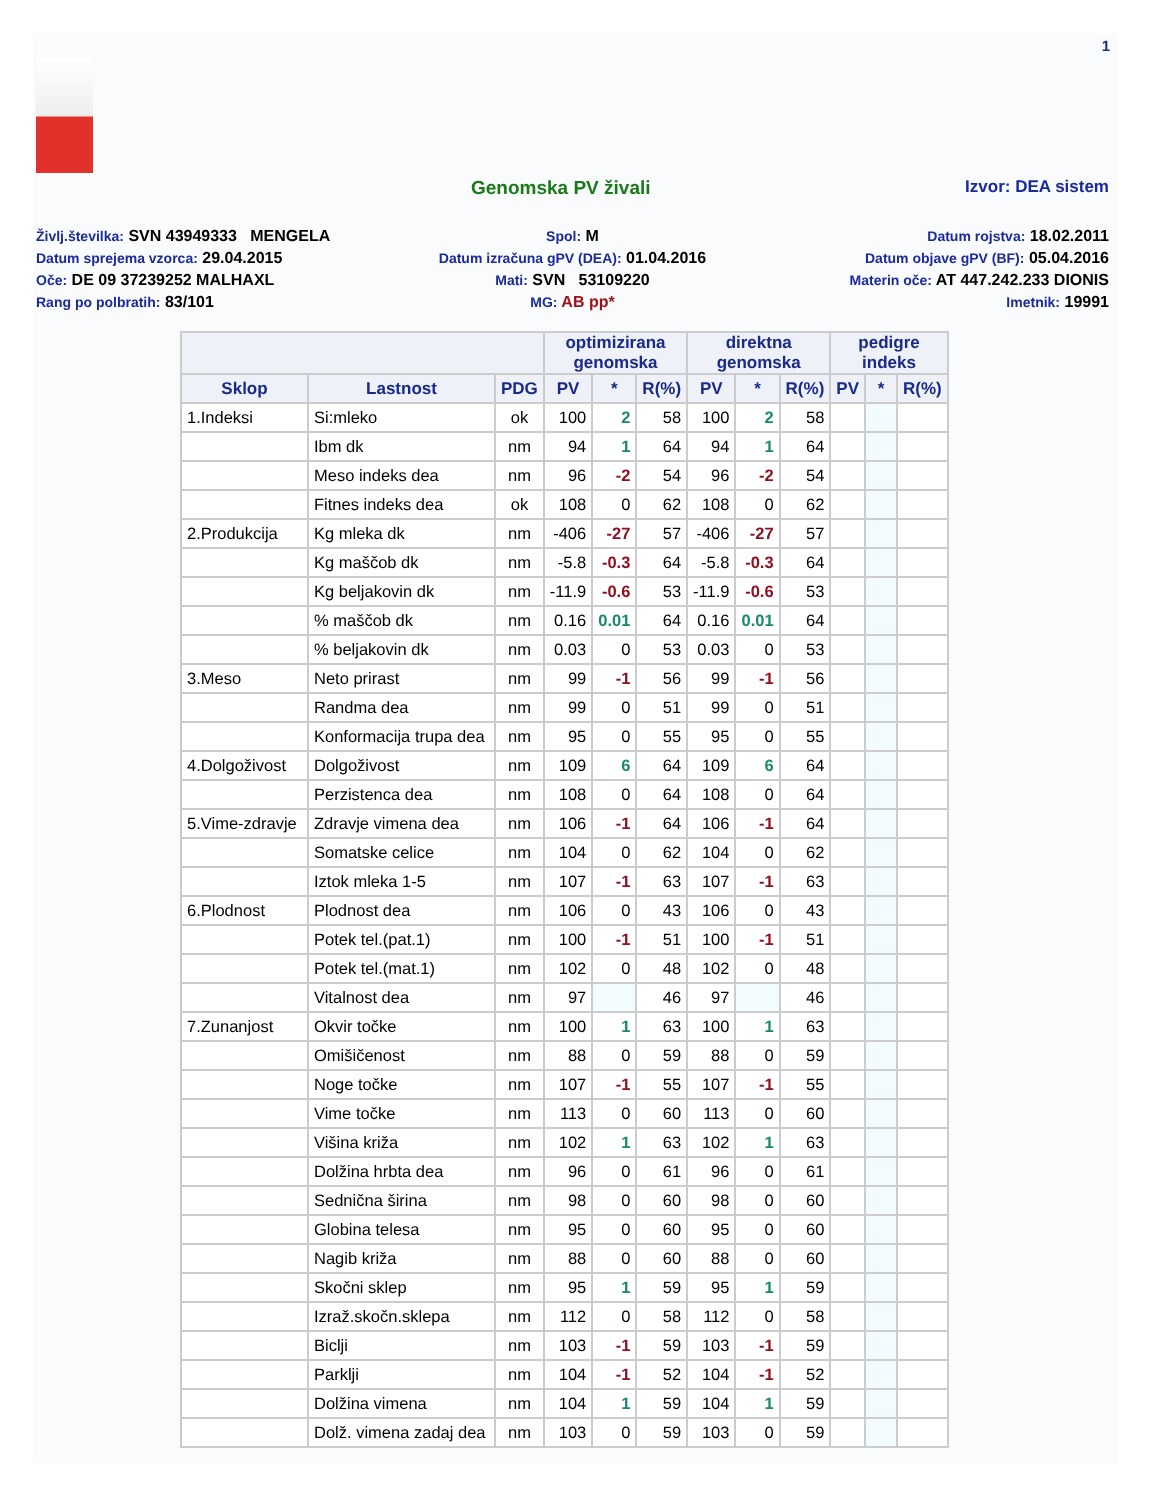1
Genomska PV živali Izvor: DEA sistem
Življ.številka: SVN 43949333 MENGELA
Spol: M
Datum rojstva: 18.02.2011
Datum sprejema vzorca: 29.04.2015
Datum izračuna gPV (DEA): 01.04.2016
Datum objave gPV (BF): 05.04.2016
Oče: DE 09 37239252 MALHAXL
Mati: SVN 53109220
Materin oče: AT 447.242.233 DIONIS
Rang po polbratih: 83/101
MG: AB pp*
Imetnik: 19991
| | | | optimizirana genomska | | | direktna genomska | | | pedigre indeks | | |
| --- | --- | --- | --- | --- | --- | --- | --- | --- | --- | --- | --- |
| Sklop | Lastnost | PDG | PV | * | R(%) | PV | * | R(%) | PV | * | R(%) |
| 1.Indeksi | Si:mleko | ok | 100 | 2 | 58 | 100 | 2 | 58 | | | |
| | Ibm dk | nm | 94 | 1 | 64 | 94 | 1 | 64 | | | |
| | Meso indeks dea | nm | 96 | -2 | 54 | 96 | -2 | 54 | | | |
| | Fitnes indeks dea | ok | 108 | 0 | 62 | 108 | 0 | 62 | | | |
| 2.Produkcija | Kg mleka dk | nm | -406 | -27 | 57 | -406 | -27 | 57 | | | |
| | Kg maščob dk | nm | -5.8 | -0.3 | 64 | -5.8 | -0.3 | 64 | | | |
| | Kg beljakovin dk | nm | -11.9 | -0.6 | 53 | -11.9 | -0.6 | 53 | | | |
| | % maščob dk | nm | 0.16 | 0.01 | 64 | 0.16 | 0.01 | 64 | | | |
| | % beljakovin dk | nm | 0.03 | 0 | 53 | 0.03 | 0 | 53 | | | |
| 3.Meso | Neto prirast | nm | 99 | -1 | 56 | 99 | -1 | 56 | | | |
| | Randma dea | nm | 99 | 0 | 51 | 99 | 0 | 51 | | | |
| | Konformacija trupa dea | nm | 95 | 0 | 55 | 95 | 0 | 55 | | | |
| 4.Dolgoživost | Dolgoživost | nm | 109 | 6 | 64 | 109 | 6 | 64 | | | |
| | Perzistenca dea | nm | 108 | 0 | 64 | 108 | 0 | 64 | | | |
| 5.Vime-zdravje | Zdravje vimena dea | nm | 106 | -1 | 64 | 106 | -1 | 64 | | | |
| | Somatske celice | nm | 104 | 0 | 62 | 104 | 0 | 62 | | | |
| | Iztok mleka 1-5 | nm | 107 | -1 | 63 | 107 | -1 | 63 | | | |
| 6.Plodnost | Plodnost dea | nm | 106 | 0 | 43 | 106 | 0 | 43 | | | |
| | Potek tel.(pat.1) | nm | 100 | -1 | 51 | 100 | -1 | 51 | | | |
| | Potek tel.(mat.1) | nm | 102 | 0 | 48 | 102 | 0 | 48 | | | |
| | Vitalnost dea | nm | 97 | | 46 | 97 | | 46 | | | |
| 7.Zunanjost | Okvir točke | nm | 100 | 1 | 63 | 100 | 1 | 63 | | | |
| | Omišičenost | nm | 88 | 0 | 59 | 88 | 0 | 59 | | | |
| | Noge točke | nm | 107 | -1 | 55 | 107 | -1 | 55 | | | |
| | Vime točke | nm | 113 | 0 | 60 | 113 | 0 | 60 | | | |
| | Višina križa | nm | 102 | 1 | 63 | 102 | 1 | 63 | | | |
| | Dolžina hrbta dea | nm | 96 | 0 | 61 | 96 | 0 | 61 | | | |
| | Sednična širina | nm | 98 | 0 | 60 | 98 | 0 | 60 | | | |
| | Globina telesa | nm | 95 | 0 | 60 | 95 | 0 | 60 | | | |
| | Nagib križa | nm | 88 | 0 | 60 | 88 | 0 | 60 | | | |
| | Skočni sklep | nm | 95 | 1 | 59 | 95 | 1 | 59 | | | |
| | Izraž.skočn.sklepa | nm | 112 | 0 | 58 | 112 | 0 | 58 | | | |
| | Biclji | nm | 103 | -1 | 59 | 103 | -1 | 59 | | | |
| | Parklji | nm | 104 | -1 | 52 | 104 | -1 | 52 | | | |
| | Dolžina vimena | nm | 104 | 1 | 59 | 104 | 1 | 59 | | | |
| | Dolž. vimena zadaj dea | nm | 103 | 0 | 59 | 103 | 0 | 59 | | | |